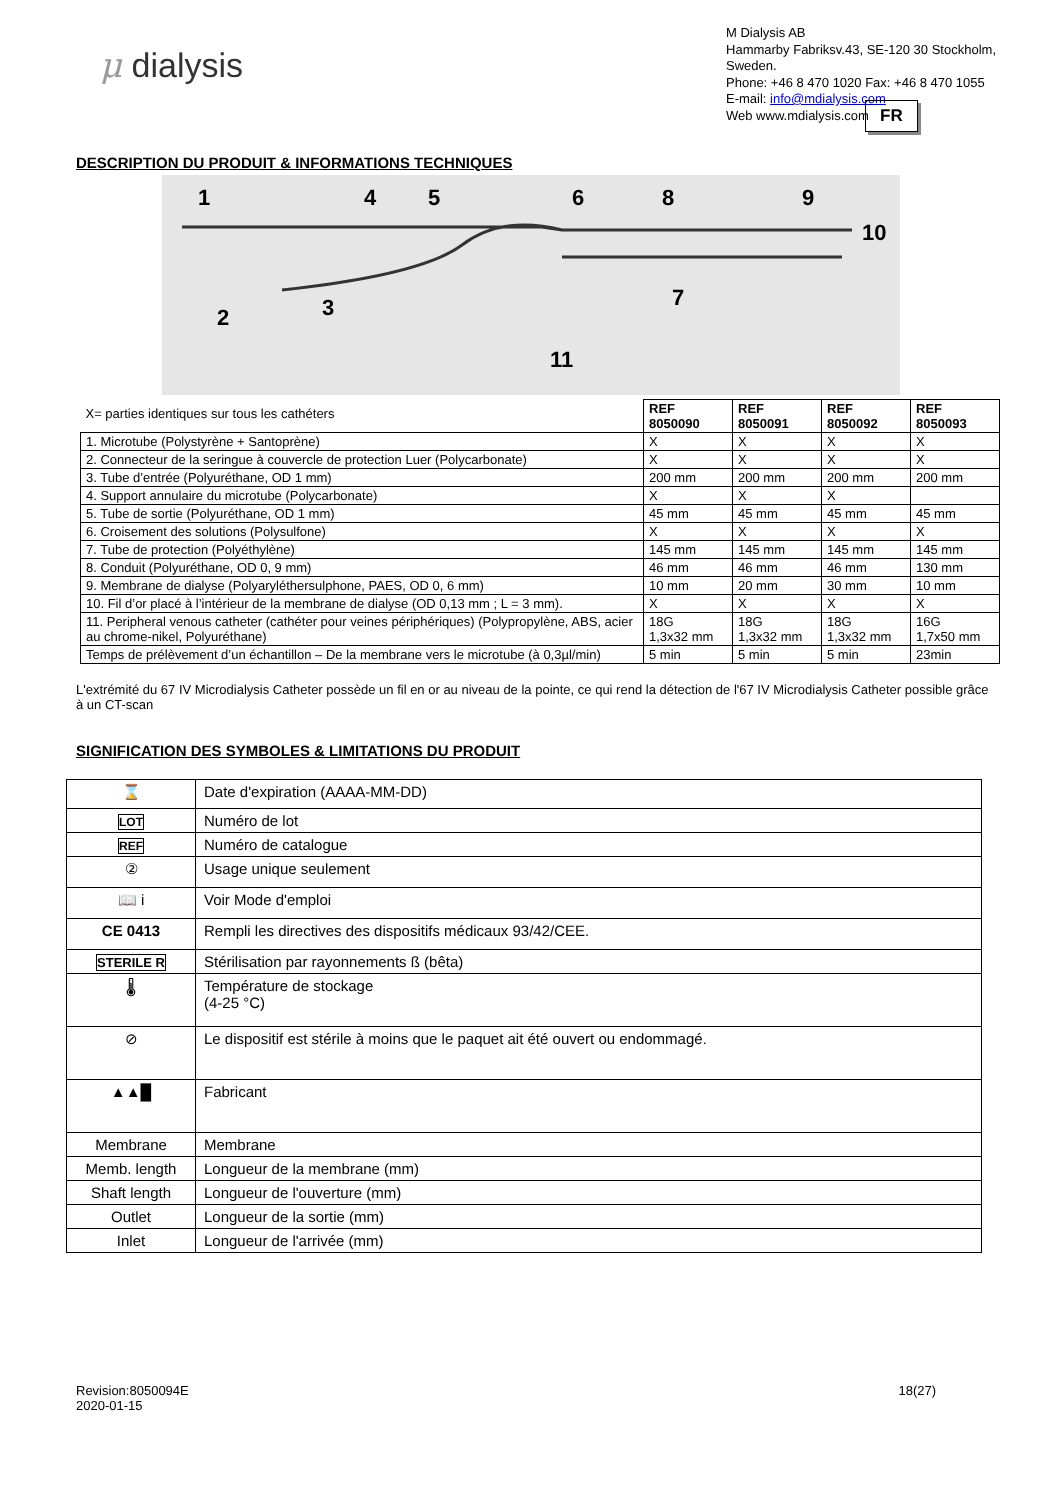μ dialysis
M Dialysis AB
Hammarby Fabriksv.43, SE-120 30 Stockholm,
Sweden.
Phone: +46 8 470 1020 Fax: +46 8 470 1055
E-mail: info@mdialysis.com
Web www.mdialysis.com
FR
DESCRIPTION DU PRODUIT & INFORMATIONS TECHNIQUES
1
4
5
6
8
9
10
7
2
3
11
| X= parties identiques sur tous les cathéters | REF 8050090 | REF 8050091 | REF 8050092 | REF 8050093 |
| 1. Microtube (Polystyrène + Santoprène) | X | X | X | X |
| 2. Connecteur de la seringue à couvercle de protection Luer (Polycarbonate) | X | X | X | X |
| 3. Tube d’entrée (Polyuréthane, OD 1 mm) | 200 mm | 200 mm | 200 mm | 200 mm |
| 4. Support annulaire du microtube (Polycarbonate) | X | X | X | |
| 5. Tube de sortie (Polyuréthane, OD 1 mm) | 45 mm | 45 mm | 45 mm | 45 mm |
| 6. Croisement des solutions (Polysulfone) | X | X | X | X |
| 7. Tube de protection (Polyéthylène) | 145 mm | 145 mm | 145 mm | 145 mm |
| 8. Conduit (Polyuréthane, OD 0, 9 mm) | 46 mm | 46 mm | 46 mm | 130 mm |
| 9. Membrane de dialyse (Polyaryléthersulphone, PAES, OD 0, 6 mm) | 10 mm | 20 mm | 30 mm | 10 mm |
| 10. Fil d’or placé à l’intérieur de la membrane de dialyse (OD 0,13 mm ; L = 3 mm). | X | X | X | X |
| 11. Peripheral venous catheter (cathéter pour veines périphériques) (Polypropylène, ABS, acier au chrome-nikel, Polyuréthane) | 18G 1,3x32 mm | 18G 1,3x32 mm | 18G 1,3x32 mm | 16G 1,7x50 mm |
| Temps de prélèvement d’un échantillon – De la membrane vers le microtube (à 0,3µl/min) | 5 min | 5 min | 5 min | 23min |
L'extrémité du 67 IV Microdialysis Catheter possède un fil en or au niveau de la pointe, ce qui rend la détection de l'67 IV Microdialysis Catheter possible grâce à un CT-scan
SIGNIFICATION DES SYMBOLES & LIMITATIONS DU PRODUIT
| ⌛ | Date d'expiration (AAAA-MM-DD) |
| LOT | Numéro de lot |
| REF | Numéro de catalogue |
| ② | Usage unique seulement |
| 📖 i | Voir Mode d'emploi |
| CE 0413 | Rempli les directives des dispositifs médicaux 93/42/CEE. |
| STERILE R | Stérilisation par rayonnements ß (bêta) |
| 🌡 | Température de stockage (4-25 °C) |
| ⊘ | Le dispositif est stérile à moins que le paquet ait été ouvert ou endommagé. |
| ▲▲█ | Fabricant |
| Membrane | Membrane |
| Memb. length | Longueur de la membrane (mm) |
| Shaft length | Longueur de l'ouverture (mm) |
| Outlet | Longueur de la sortie (mm) |
| Inlet | Longueur de l'arrivée (mm) |
Revision:8050094E
2020-01-15
18(27)